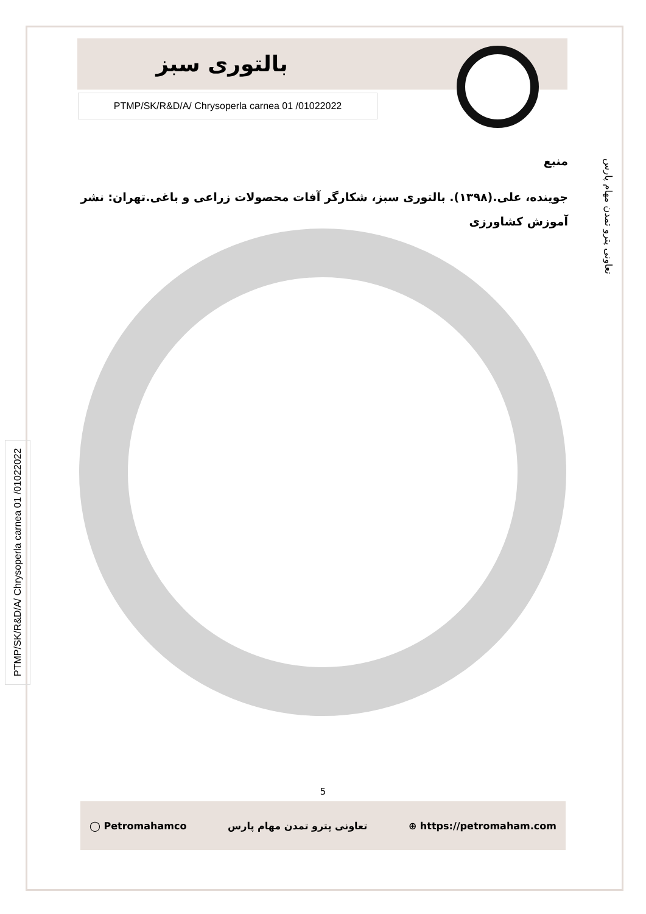بالتوری سبز
PTMP/SK/R&D/A/ Chrysoperla carnea 01 /01022022
منبع
جوینده، علی.(۱۳۹۸). بالتوری سبز، شکارگر آفات محصولات زراعی و باغی.تهران: نشر آموزش کشاورزی
تعاونی پترو تمدن مهام پارس
PTMP/SK/R&D/A/ Chrysoperla carnea 01 /01022022
5
◯ Petromahamco تعاونی پترو تمدن مهام پارس ⊕ https://petromaham.com